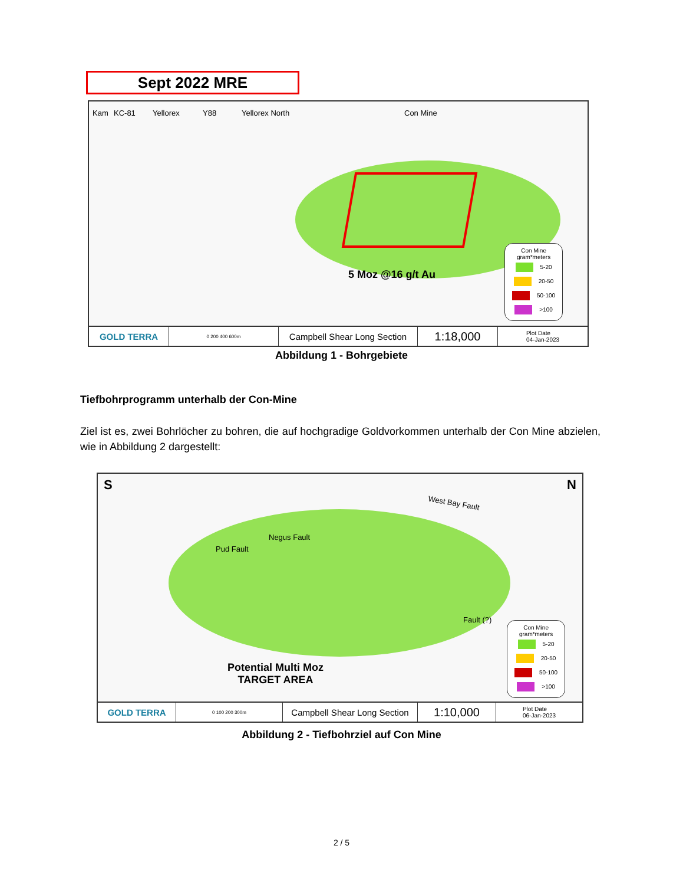Sept 2022 MRE
Kam KC-81 Yellorex Y88 Yellorex North Con Mine
5 Moz @16 g/t Au
Con Mine
gram*meters
5-20
20-50
50-100
>100
GOLD TERRA
0 200 400 600m
Campbell Shear Long Section
1:18,000
Plot Date
04-Jan-2023
Abbildung 1 - Bohrgebiete
Tiefbohrprogramm unterhalb der Con-Mine
Ziel ist es, zwei Bohrlöcher zu bohren, die auf hochgradige Goldvorkommen unterhalb der Con Mine abzielen, wie in Abbildung 2 dargestellt:
S N
West Bay Fault
Pud Fault
Negus Fault
Fault (?)
Potential Multi Moz
TARGET AREA
Con Mine
gram*meters
5-20
20-50
50-100
>100
GOLD TERRA
0 100 200 300m
Campbell Shear Long Section
1:10,000
Plot Date
06-Jan-2023
Abbildung 2 - Tiefbohrziel auf Con Mine
2 / 5